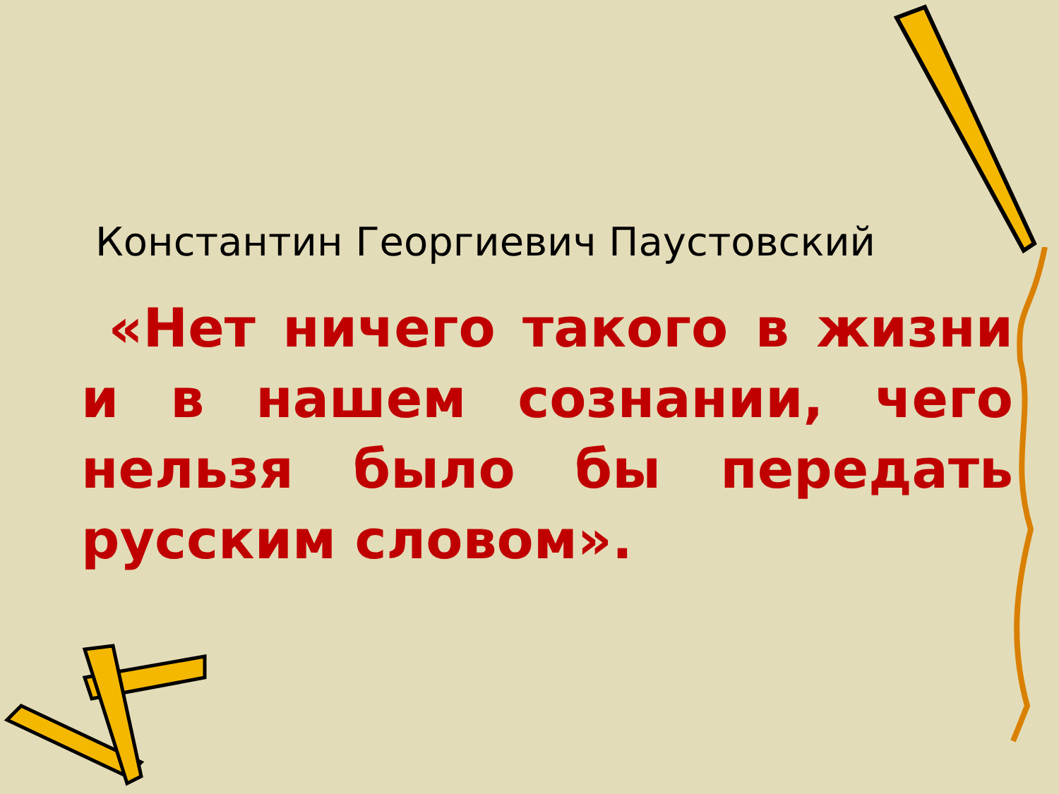Константин Георгиевич Паустовский
«Нет ничего такого в жизни и в нашем сознании, чего нельзя было бы передать русским словом».